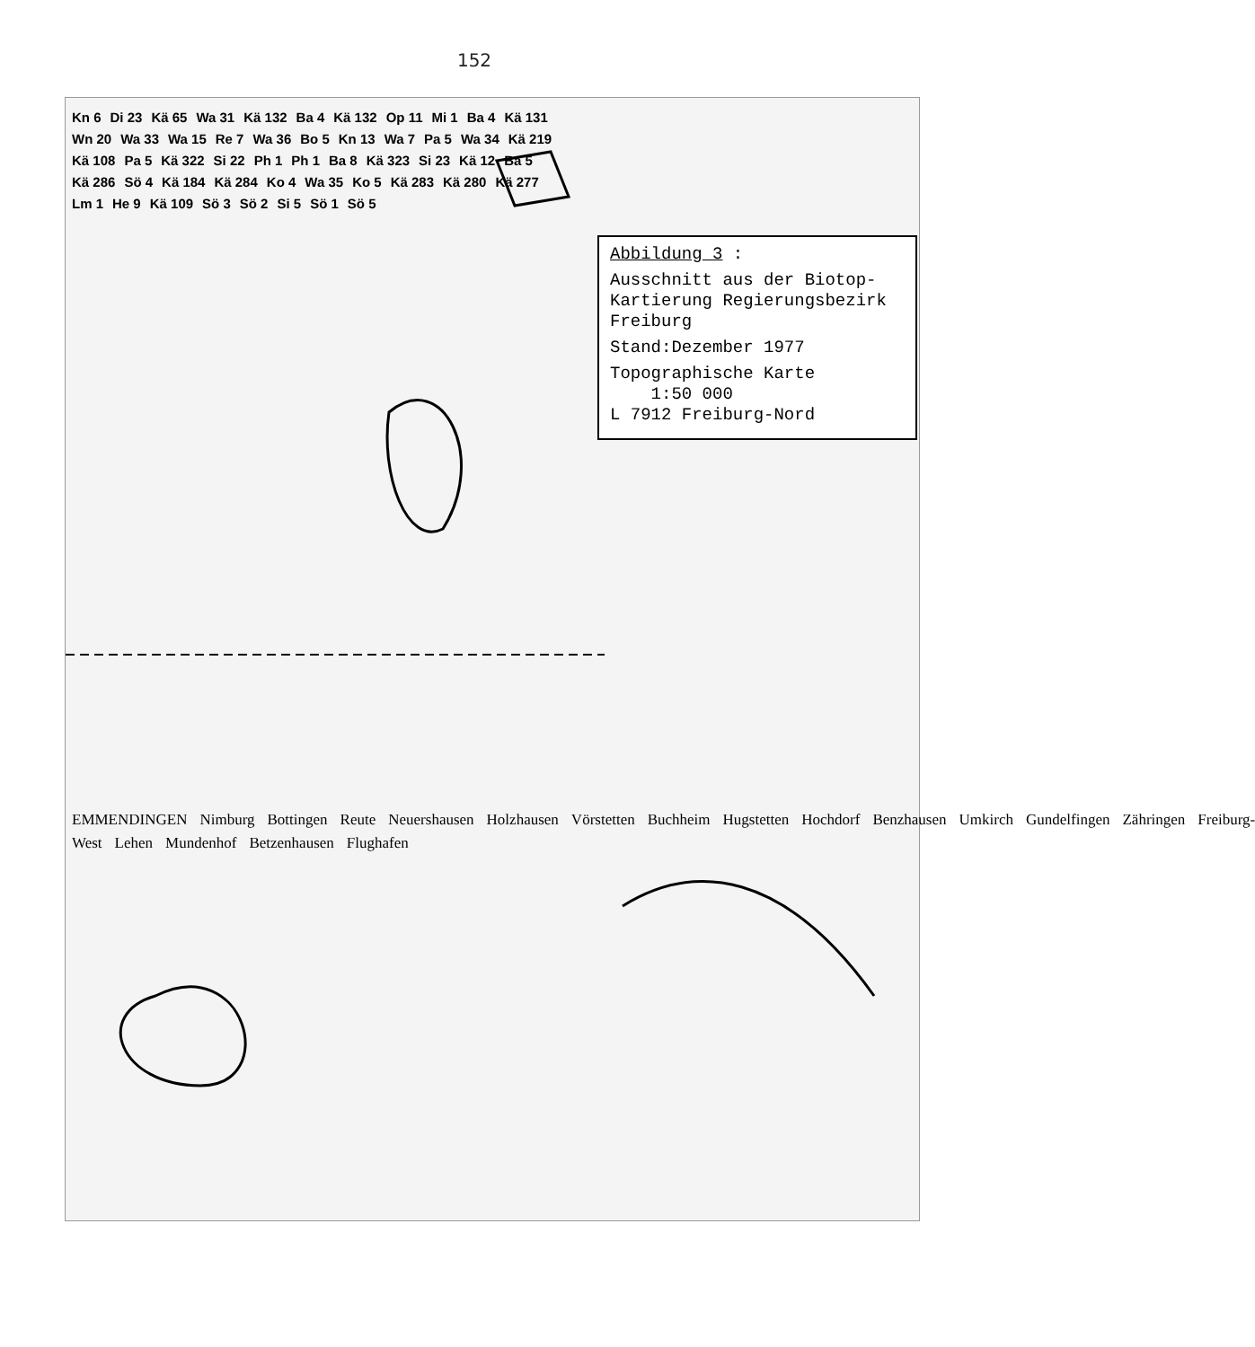152
Abbildung 3 :
Ausschnitt aus der Biotop-Kartierung Regierungsbezirk Freiburg
Stand:Dezember 1977
Topographische Karte
1:50 000
L 7912 Freiburg-Nord
Kn 6 Di 23 Kä 65 Wa 31 Kä 132 Ba 4 Kä 132 Op 11 Mi 1 Ba 4 Kä 131 Wn 20 Wa 33 Wa 15 Re 7 Wa 36 Bo 5 Kn 13 Wa 7 Pa 5 Wa 34 Kä 219 Kä 108 Pa 5 Kä 322 Si 22 Ph 1 Ph 1 Ba 8 Kä 323 Si 23 Kä 12 Ba 5 Kä 286 Sö 4 Kä 184 Kä 284 Ko 4 Wa 35 Ko 5 Kä 283 Kä 280 Kä 277 Lm 1 He 9 Kä 109 Sö 3 Sö 2 Si 5 Sö 1 Sö 5
EMMENDINGEN Nimburg Bottingen Reute Neuershausen Holzhausen Vörstetten Buchheim Hugstetten Hochdorf Benzhausen Umkirch Gundelfingen Zähringen Freiburg-West Lehen Mundenhof Betzenhausen Flughafen